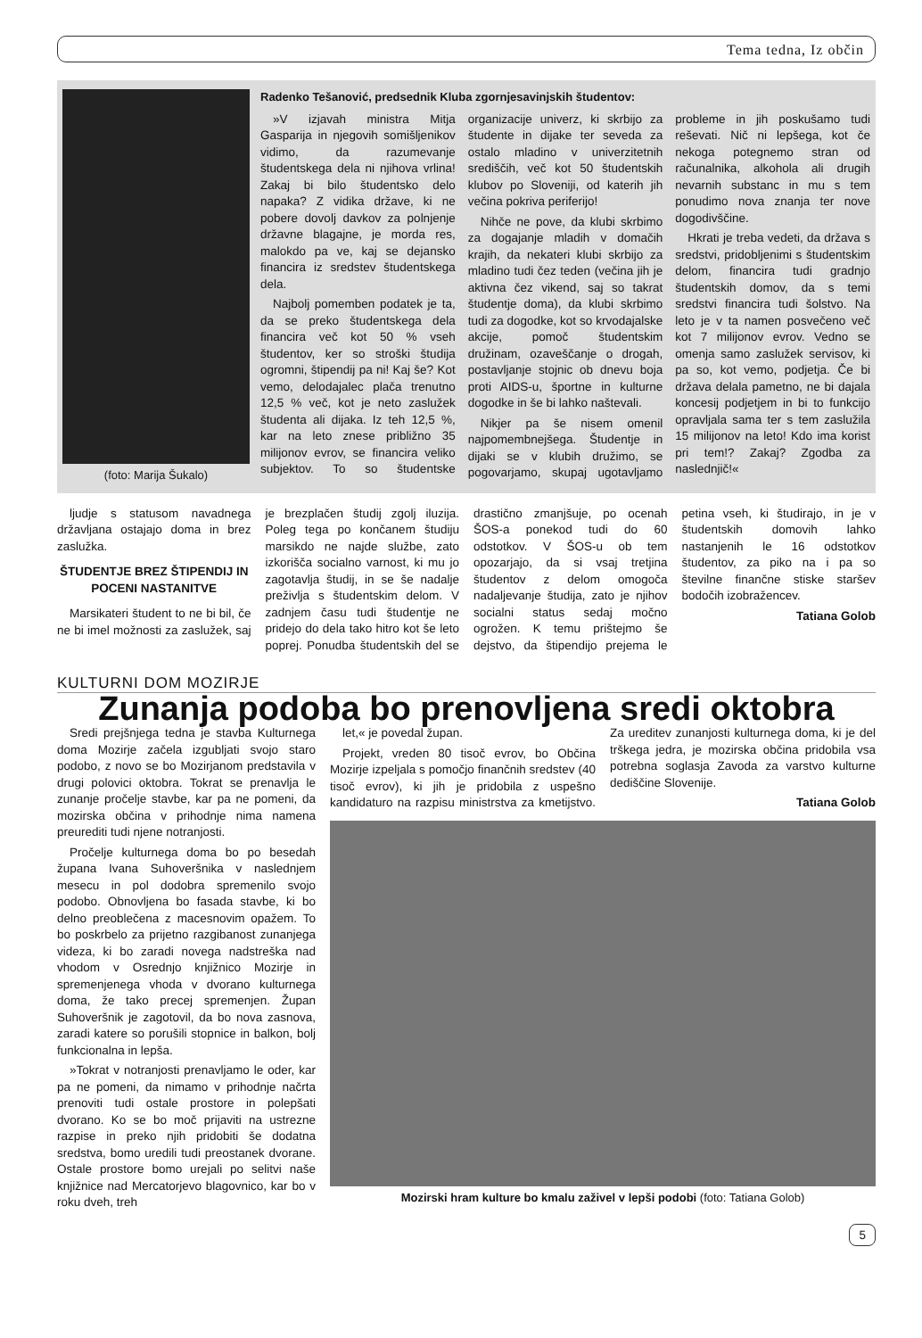Tema tedna, Iz občin
(foto: Marija Šukalo)
Radenko Tešanović, predsednik Kluba zgornjesavinjskih študentov:
»V izjavah ministra Mitja Gasparija in njegovih somišljenikov vidimo, da razumevanje študentskega dela ni njihova vrlina! Zakaj bi bilo študentsko delo napaka? Z vidika države, ki ne pobere dovolj davkov za polnjenje državne blagajne, je morda res, malokdo pa ve, kaj se dejansko financira iz sredstev študentskega dela.
Najbolj pomemben podatek je ta, da se preko študentskega dela financira več kot 50 % vseh študentov, ker so stroški študija ogromni, štipendij pa ni! Kaj še? Kot vemo, delodajalec plača trenutno 12,5 % več, kot je neto zaslužek študenta ali dijaka. Iz teh 12,5 %, kar na leto znese približno 35 milijonov evrov, se financira veliko subjektov. To so študentske organizacije univerz, ki skrbijo za študente in dijake ter seveda za ostalo mladino v univerzitetnih središčih, več kot 50 študentskih klubov po Sloveniji, od katerih jih večina pokriva periferijo!
Nihče ne pove, da klubi skrbimo za dogajanje mladih v domačih krajih, da nekateri klubi skrbijo za mladino tudi čez teden (večina jih je aktivna čez vikend, saj so takrat študentje doma), da klubi skrbimo tudi za dogodke, kot so krvodajalske akcije, pomoč študentskim družinam, ozaveščanje o drogah, postavljanje stojnic ob dnevu boja proti AIDS-u, športne in kulturne dogodke in še bi lahko naštevali.
Nikjer pa še nisem omenil najpomembnejšega. Študentje in dijaki se v klubih družimo, se pogovarjamo, skupaj ugotavljamo probleme in jih poskušamo tudi reševati. Nič ni lepšega, kot če nekoga potegnemo stran od računalnika, alkohola ali drugih nevarnih substanc in mu s tem ponudimo nova znanja ter nove dogodivščine.
Hkrati je treba vedeti, da država s sredstvi, pridobljenimi s študentskim delom, financira tudi gradnjo študentskih domov, da s temi sredstvi financira tudi šolstvo. Na leto je v ta namen posvečeno več kot 7 milijonov evrov. Vedno se omenja samo zaslužek servisov, ki pa so, kot vemo, podjetja. Če bi država delala pametno, ne bi dajala koncesij podjetjem in bi to funkcijo opravljala sama ter s tem zaslužila 15 milijonov na leto! Kdo ima korist pri tem!? Zakaj? Zgodba za naslednjič!«
ljudje s statusom navadnega državljana ostajajo doma in brez zaslužka.
ŠTUDENTJE BREZ ŠTIPENDIJ IN POCENI NASTANITVE
Marsikateri študent to ne bi bil, če ne bi imel možnosti za zaslužek, saj je brezplačen študij zgolj iluzija. Poleg tega po končanem študiju marsikdo ne najde službe, zato izkorišča socialno varnost, ki mu jo zagotavlja študij, in se še nadalje preživlja s študentskim delom. V zadnjem času tudi študentje ne pridejo do dela tako hitro kot še leto poprej. Ponudba študentskih del se drastično zmanjšuje, po ocenah ŠOS-a ponekod tudi do 60 odstotkov. V ŠOS-u ob tem opozarjajo, da si vsaj tretjina študentov z delom omogoča nadaljevanje študija, zato je njihov socialni status sedaj močno ogrožen. K temu prištejmo še dejstvo, da štipendijo prejema le petina vseh, ki študirajo, in je v študentskih domovih lahko nastanjenih le 16 odstotkov študentov, za piko na i pa so številne finančne stiske staršev bodočih izobražencev.
Tatiana Golob
KULTURNI DOM MOZIRJE
Zunanja podoba bo prenovljena sredi oktobra
Sredi prejšnjega tedna je stavba Kulturnega doma Mozirje začela izgubljati svojo staro podobo, z novo se bo Mozirjanom predstavila v drugi polovici oktobra. Tokrat se prenavlja le zunanje pročelje stavbe, kar pa ne pomeni, da mozirska občina v prihodnje nima namena preurediti tudi njene notranjosti.
Pročelje kulturnega doma bo po besedah župana Ivana Suhoveršnika v naslednjem mesecu in pol dodobra spremenilo svojo podobo. Obnovljena bo fasada stavbe, ki bo delno preoblečena z macesnovim opažem. To bo poskrbelo za prijetno razgibanost zunanjega videza, ki bo zaradi novega nadstreška nad vhodom v Osrednjo knjižnico Mozirje in spremenjenega vhoda v dvorano kulturnega doma, že tako precej spremenjen. Župan Suhoveršnik je zagotovil, da bo nova zasnova, zaradi katere so porušili stopnice in balkon, bolj funkcionalna in lepša.
»Tokrat v notranjosti prenavljamo le oder, kar pa ne pomeni, da nimamo v prihodnje načrta prenoviti tudi ostale prostore in polepšati dvorano. Ko se bo moč prijaviti na ustrezne razpise in preko njih pridobiti še dodatna sredstva, bomo uredili tudi preostanek dvorane. Ostale prostore bomo urejali po selitvi naše knjižnice nad Mercatorjevo blagovnico, kar bo v roku dveh, treh
let,« je povedal župan.
Projekt, vreden 80 tisoč evrov, bo Občina Mozirje izpeljala s pomočjo finančnih sredstev (40 tisoč evrov), ki jih je pridobila z uspešno kandidaturo na razpisu ministrstva za kmetijstvo. Za ureditev zunanjosti kulturnega doma, ki je del trškega jedra, je mozirska občina pridobila vsa potrebna soglasja Zavoda za varstvo kulturne dediščine Slovenije.
Tatiana Golob
Mozirski hram kulture bo kmalu zaživel v lepši podobi (foto: Tatiana Golob)
5